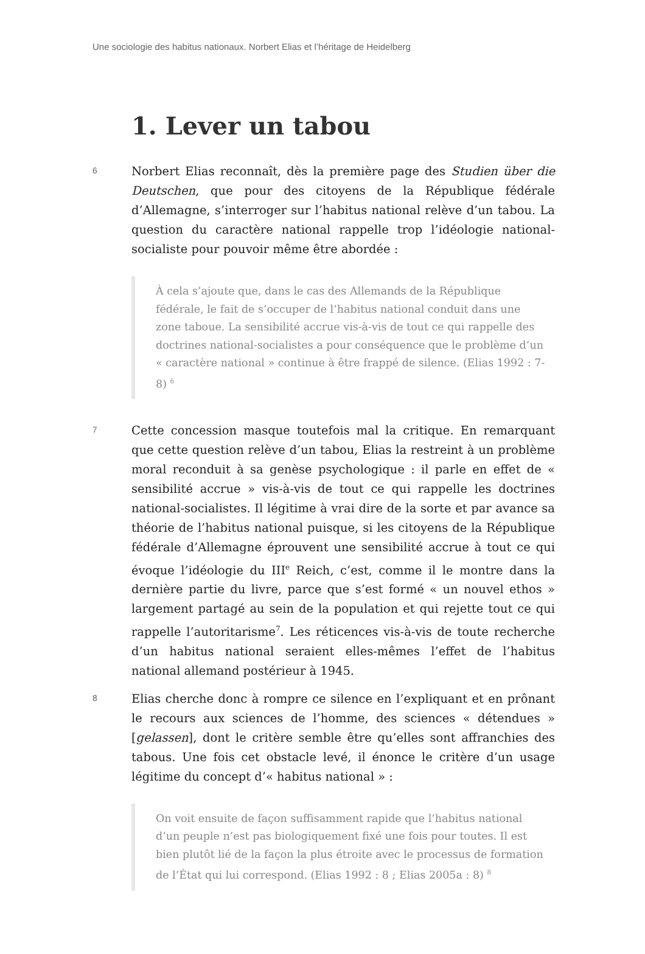Une sociologie des habitus nationaux. Norbert Elias et l’héritage de Heidelberg
1. Lever un tabou
6
Norbert Elias reconnaît, dès la première page des Studien über die Deutschen, que pour des citoyens de la République fédérale d’Allemagne, s’interroger sur l’habitus national relève d’un tabou. La question du caractère national rappelle trop l’idéologie national-socialiste pour pouvoir même être abordée :
À cela s’ajoute que, dans le cas des Allemands de la République fédérale, le fait de s’occuper de l’habitus national conduit dans une zone taboue. La sensibilité accrue vis-à-vis de tout ce qui rappelle des doctrines national-socialistes a pour conséquence que le problème d’un « caractère national » continue à être frappé de silence. (Elias 1992 : 7-8) <sup>6</sup>
7
Cette concession masque toutefois mal la critique. En remarquant que cette question relève d’un tabou, Elias la restreint à un problème moral reconduit à sa genèse psychologique : il parle en effet de « sensibilité accrue » vis-à-vis de tout ce qui rappelle les doctrines national-socialistes. Il légitime à vrai dire de la sorte et par avance sa théorie de l’habitus national puisque, si les citoyens de la République fédérale d’Allemagne éprouvent une sensibilité accrue à tout ce qui évoque l’idéologie du III<sup>e</sup> Reich, c’est, comme il le montre dans la dernière partie du livre, parce que s’est formé « un nouvel ethos » largement partagé au sein de la population et qui rejette tout ce qui rappelle l’autoritarisme<sup>7</sup>. Les réticences vis-à-vis de toute recherche d’un habitus national seraient elles-mêmes l’effet de l’habitus national allemand postérieur à 1945.
8
Elias cherche donc à rompre ce silence en l’expliquant et en prônant le recours aux sciences de l’homme, des sciences « détendues » [gelassen], dont le critère semble être qu’elles sont affranchies des tabous. Une fois cet obstacle levé, il énonce le critère d’un usage légitime du concept d’« habitus national » :
On voit ensuite de façon suffisamment rapide que l’habitus national d’un peuple n’est pas biologiquement fixé une fois pour toutes. Il est bien plutôt lié de la façon la plus étroite avec le processus de formation de l’État qui lui correspond. (Elias 1992 : 8 ; Elias 2005a : 8) <sup>8</sup>